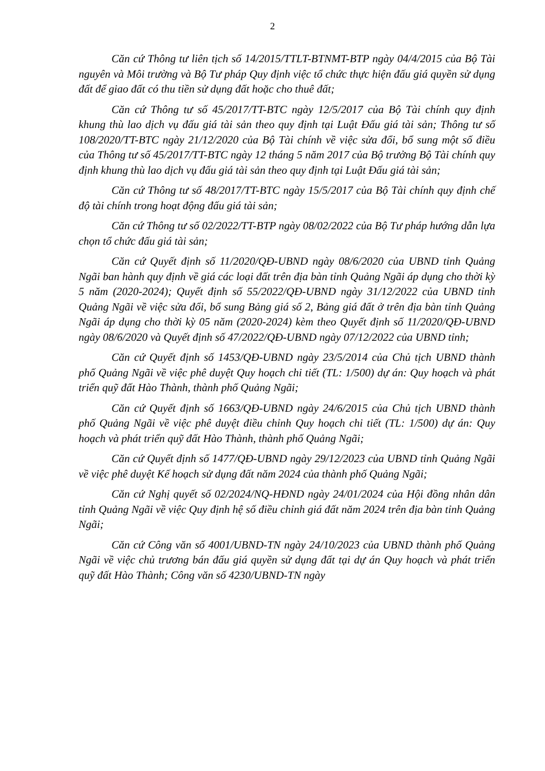2
Căn cứ Thông tư liên tịch số 14/2015/TTLT-BTNMT-BTP ngày 04/4/2015 của Bộ Tài nguyên và Môi trường và Bộ Tư pháp Quy định việc tổ chức thực hiện đấu giá quyền sử dụng đất để giao đất có thu tiền sử dụng đất hoặc cho thuê đất;
Căn cứ Thông tư số 45/2017/TT-BTC ngày 12/5/2017 của Bộ Tài chính quy định khung thù lao dịch vụ đấu giá tài sản theo quy định tại Luật Đấu giá tài sản; Thông tư số 108/2020/TT-BTC ngày 21/12/2020 của Bộ Tài chính về việc sửa đổi, bổ sung một số điều của Thông tư số 45/2017/TT-BTC ngày 12 tháng 5 năm 2017 của Bộ trưởng Bộ Tài chính quy định khung thù lao dịch vụ đấu giá tài sản theo quy định tại Luật Đấu giá tài sản;
Căn cứ Thông tư số 48/2017/TT-BTC ngày 15/5/2017 của Bộ Tài chính quy định chế độ tài chính trong hoạt động đấu giá tài sản;
Căn cứ Thông tư số 02/2022/TT-BTP ngày 08/02/2022 của Bộ Tư pháp hướng dẫn lựa chọn tổ chức đấu giá tài sản;
Căn cứ Quyết định số 11/2020/QĐ-UBND ngày 08/6/2020 của UBND tỉnh Quảng Ngãi ban hành quy định về giá các loại đất trên địa bàn tỉnh Quảng Ngãi áp dụng cho thời kỳ 5 năm (2020-2024); Quyết định số 55/2022/QĐ-UBND ngày 31/12/2022 của UBND tỉnh Quảng Ngãi về việc sửa đổi, bổ sung Bảng giá số 2, Bảng giá đất ở trên địa bàn tỉnh Quảng Ngãi áp dụng cho thời kỳ 05 năm (2020-2024) kèm theo Quyết định số 11/2020/QĐ-UBND ngày 08/6/2020 và Quyết định số 47/2022/QĐ-UBND ngày 07/12/2022 của UBND tỉnh;
Căn cứ Quyết định số 1453/QĐ-UBND ngày 23/5/2014 của Chủ tịch UBND thành phố Quảng Ngãi về việc phê duyệt Quy hoạch chi tiết (TL: 1/500) dự án: Quy hoạch và phát triển quỹ đất Hào Thành, thành phố Quảng Ngãi;
Căn cứ Quyết định số 1663/QĐ-UBND ngày 24/6/2015 của Chủ tịch UBND thành phố Quảng Ngãi về việc phê duyệt điều chỉnh Quy hoạch chi tiết (TL: 1/500) dự án: Quy hoạch và phát triển quỹ đất Hào Thành, thành phố Quảng Ngãi;
Căn cứ Quyết định số 1477/QĐ-UBND ngày 29/12/2023 của UBND tỉnh Quảng Ngãi về việc phê duyệt Kế hoạch sử dụng đất năm 2024 của thành phố Quảng Ngãi;
Căn cứ Nghị quyết số 02/2024/NQ-HĐND ngày 24/01/2024 của Hội đồng nhân dân tỉnh Quảng Ngãi về việc Quy định hệ số điều chỉnh giá đất năm 2024 trên địa bàn tỉnh Quảng Ngãi;
Căn cứ Công văn số 4001/UBND-TN ngày 24/10/2023 của UBND thành phố Quảng Ngãi về việc chủ trương bán đấu giá quyền sử dụng đất tại dự án Quy hoạch và phát triển quỹ đất Hào Thành; Công văn số 4230/UBND-TN ngày